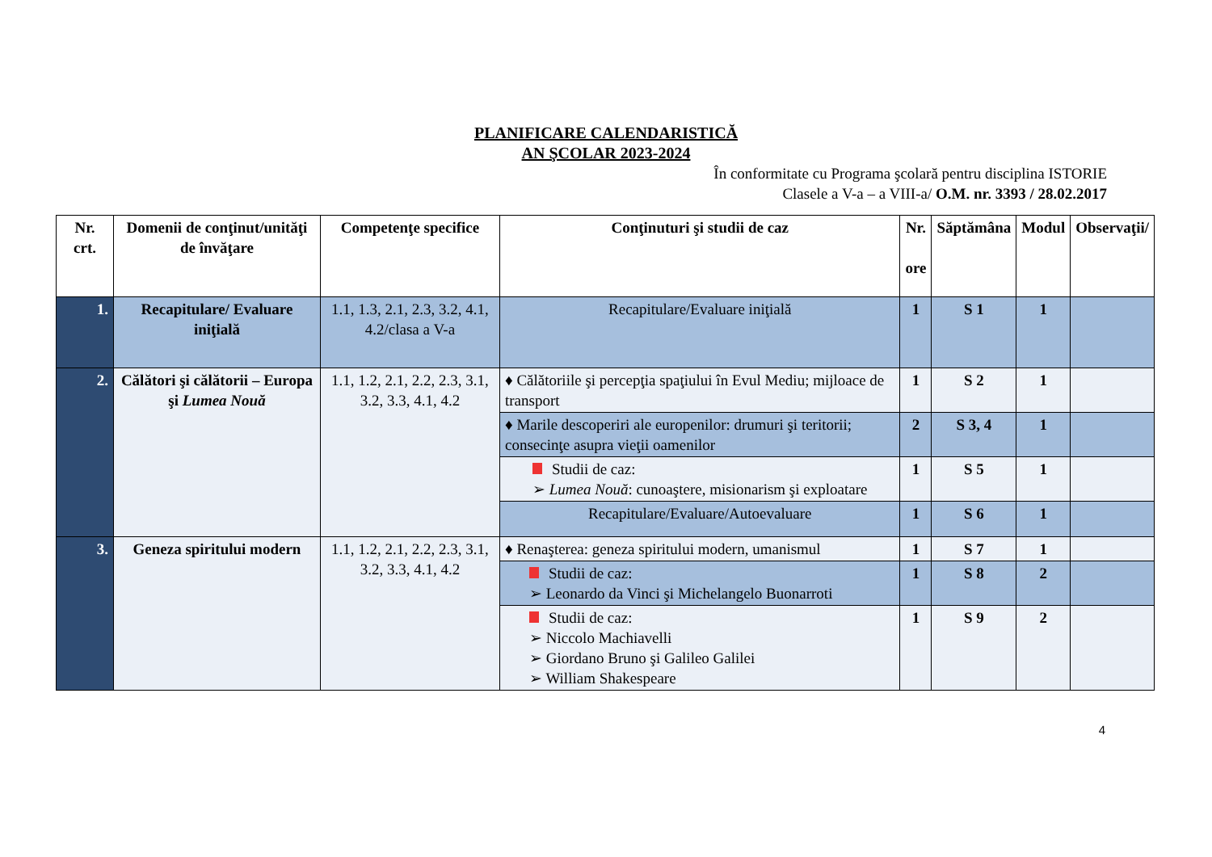PLANIFICARE CALENDARISTICĂ
AN ŞCOLAR 2023-2024
În conformitate cu Programa şcolară pentru disciplina ISTORIE
Clasele a V-a – a VIII-a/ O.M. nr. 3393 / 28.02.2017
| Nr. crt. | Domenii de conţinut/unităţi de învăţare | Competenţe specifice | Conţinuturi şi studii de caz | Nr. ore | Săptămâna | Modul | Observaţii/ |
| --- | --- | --- | --- | --- | --- | --- | --- |
| 1. | Recapitulare/ Evaluare iniţială | 1.1, 1.3, 2.1, 2.3, 3.2, 4.1, 4.2/clasa a V-a | Recapitulare/Evaluare iniţială | 1 | S 1 | 1 | |
| 2. | Călători şi călătorii – Europa şi Lumea Nouă | 1.1, 1.2, 2.1, 2.2, 2.3, 3.1, 3.2, 3.3, 4.1, 4.2 | ♦ Călătoriile şi percepţia spaţiului în Evul Mediu; mijloace de transport | 1 | S 2 | 1 | |
| | | | ♦ Marile descoperiri ale europenilor: drumuri şi teritorii; consecinţe asupra vieţii oamenilor | 2 | S 3, 4 | 1 | |
| | | | Studii de caz: ➢ Lumea Nouă : cunoaştere, misionarism şi exploatare | 1 | S 5 | 1 | |
| | | | Recapitulare/Evaluare/Autoevaluare | 1 | S 6 | 1 | |
| 3. | Geneza spiritului modern | 1.1, 1.2, 2.1, 2.2, 2.3, 3.1, 3.2, 3.3, 4.1, 4.2 | ♦ Renaşterea: geneza spiritului modern, umanismul | 1 | S 7 | 1 | |
| | | | Studii de caz: ➢ Leonardo da Vinci şi Michelangelo Buonarroti | 1 | S 8 | 2 | |
| | | | Studii de caz: ➢ Niccolo Machiavelli ➢ Giordano Bruno şi Galileo Galilei ➢ William Shakespeare | 1 | S 9 | 2 | |
4